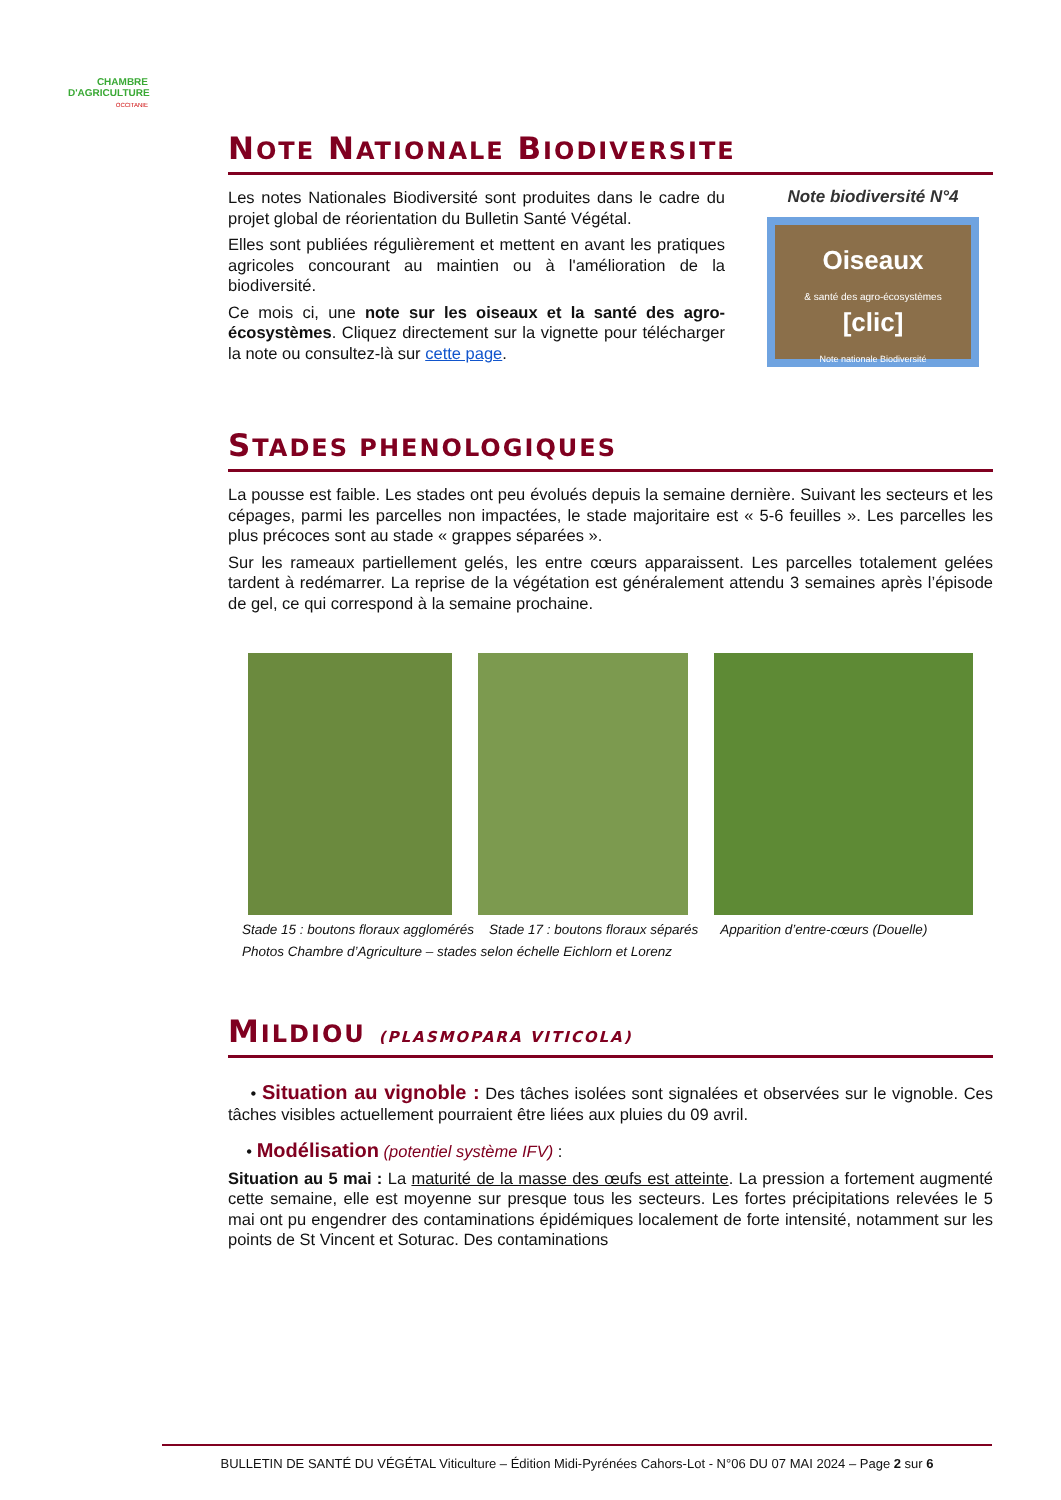CHAMBRE
D'AGRICULTURE
OCCITANIE
NOTE NATIONALE BIODIVERSITE
Les notes Nationales Biodiversité sont produites dans le cadre du projet global de réorientation du Bulletin Santé Végétal.
Elles sont publiées régulièrement et mettent en avant les pratiques agricoles concourant au maintien ou à l'amélioration de la biodiversité.
Ce mois ci, une note sur les oiseaux et la santé des agro-écosystèmes. Cliquez directement sur la vignette pour télécharger la note ou consultez-là sur cette page.
Note biodiversité N°4
Oiseaux
& santé des agro-écosystèmes
[clic]
Note nationale Biodiversité
STADES PHENOLOGIQUES
La pousse est faible. Les stades ont peu évolués depuis la semaine dernière. Suivant les secteurs et les cépages, parmi les parcelles non impactées, le stade majoritaire est « 5-6 feuilles ». Les parcelles les plus précoces sont au stade « grappes séparées ».
Sur les rameaux partiellement gelés, les entre cœurs apparaissent. Les parcelles totalement gelées tardent à redémarrer. La reprise de la végétation est généralement attendu 3 semaines après l’épisode de gel, ce qui correspond à la semaine prochaine.
Stade 15 : boutons floraux agglomérés Stade 17 : boutons floraux séparés Apparition d’entre-cœurs (Douelle)
Photos Chambre d’Agriculture – stades selon échelle Eichlorn et Lorenz
MILDIOU (PLASMOPARA VITICOLA)
• Situation au vignoble : Des tâches isolées sont signalées et observées sur le vignoble. Ces tâches visibles actuellement pourraient être liées aux pluies du 09 avril.
• Modélisation (potentiel système IFV) :
Situation au 5 mai : La maturité de la masse des œufs est atteinte. La pression a fortement augmenté cette semaine, elle est moyenne sur presque tous les secteurs. Les fortes précipitations relevées le 5 mai ont pu engendrer des contaminations épidémiques localement de forte intensité, notamment sur les points de St Vincent et Soturac. Des contaminations
BULLETIN DE SANTÉ DU VÉGÉTAL Viticulture – Édition Midi-Pyrénées Cahors-Lot - N°06 DU 07 MAI 2024 – Page 2 sur 6